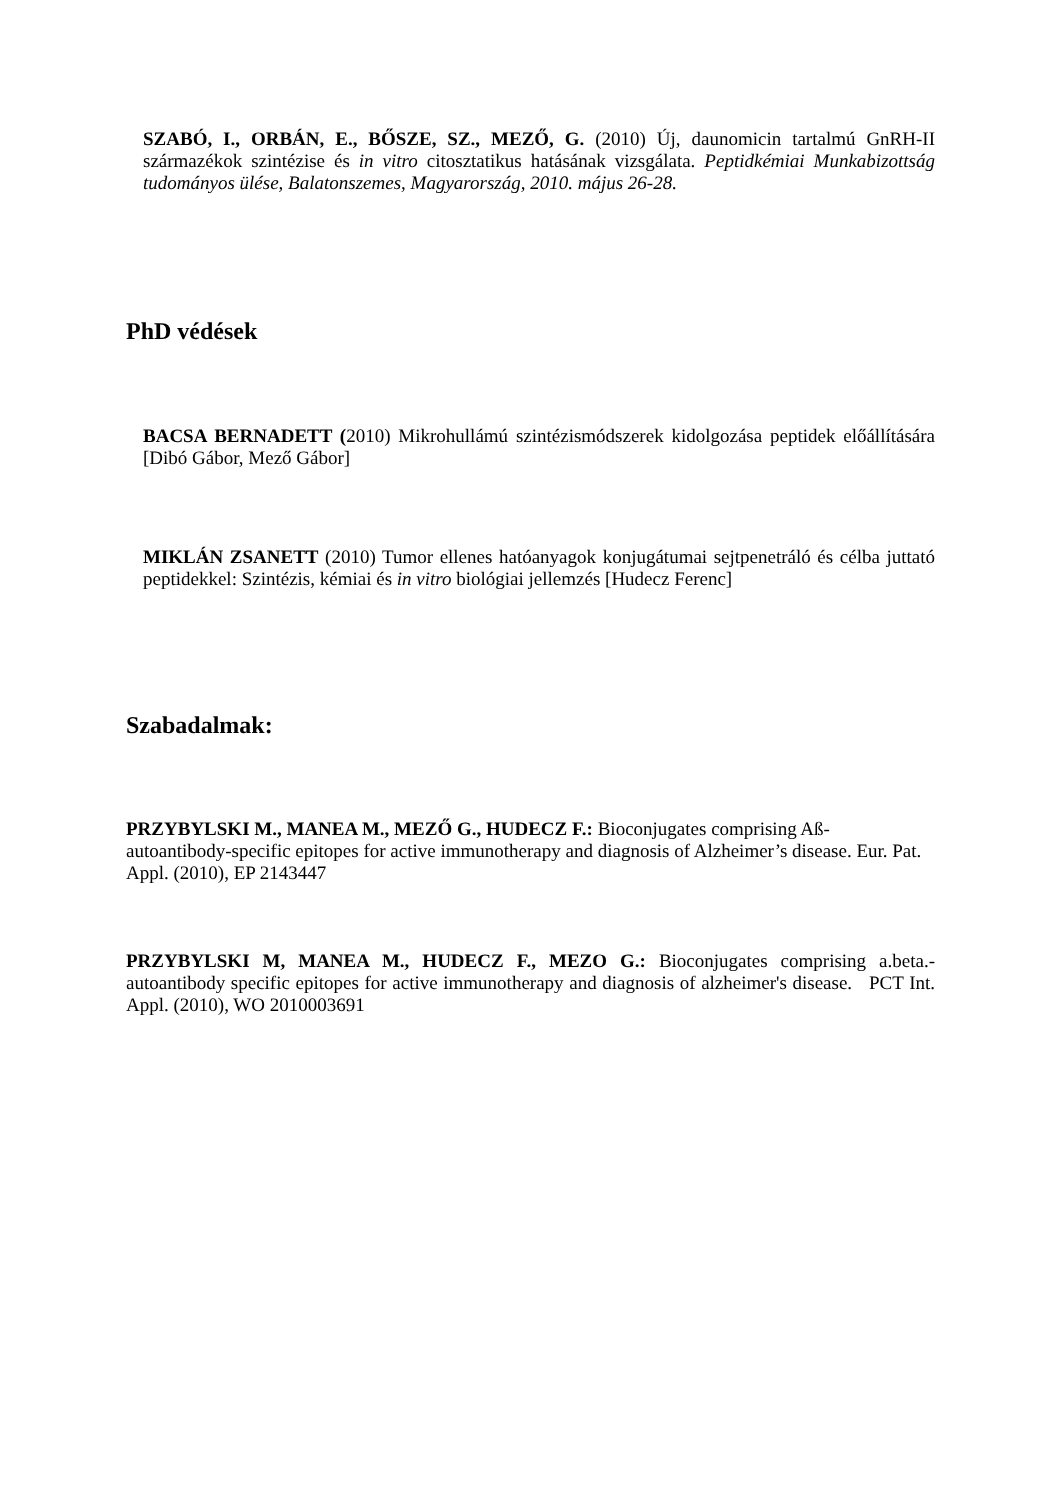SZABÓ, I., ORBÁN, E., BŐSZE, SZ., MEZŐ, G. (2010) Új, daunomicin tartalmú GnRH-II származékok szintézise és in vitro citosztatikus hatásának vizsgálata. Peptidkémiai Munkabizottság tudományos ülése, Balatonszemes, Magyarország, 2010. május 26-28.
PhD védések
BACSA BERNADETT (2010) Mikrohullámú szintézismódszerek kidolgozása peptidek előállítására [Dibó Gábor, Mező Gábor]
MIKLÁN ZSANETT (2010) Tumor ellenes hatóanyagok konjugátumai sejtpenetráló és célba juttató peptidekkel: Szintézis, kémiai és in vitro biológiai jellemzés [Hudecz Ferenc]
Szabadalmak:
PRZYBYLSKI M., MANEA M., MEZŐ G., HUDECZ F.: Bioconjugates comprising Aß-autoantibody-specific epitopes for active immunotherapy and diagnosis of Alzheimer’s disease. Eur. Pat. Appl. (2010), EP 2143447
PRZYBYLSKI M, MANEA M., HUDECZ F., MEZO G.: Bioconjugates comprising a.beta.-autoantibody specific epitopes for active immunotherapy and diagnosis of alzheimer's disease. PCT Int. Appl. (2010), WO 2010003691